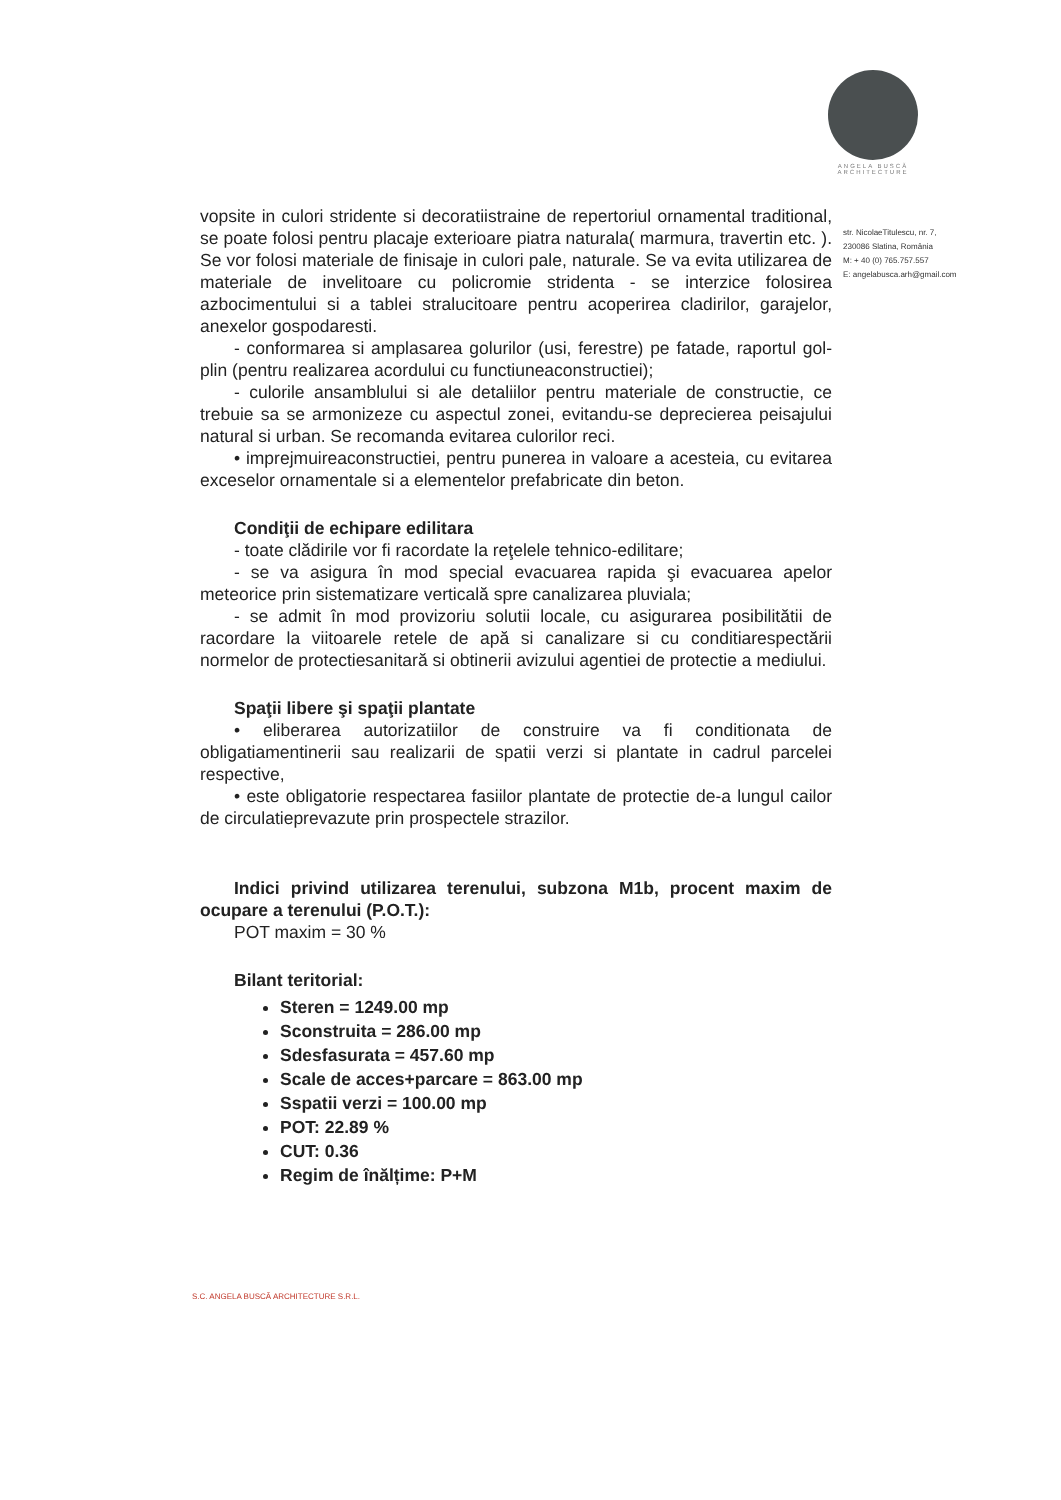ANGELA BUSCĂ
ARCHITECTURE
str. NicolaeTitulescu, nr. 7,
230086 Slatina, România
M: + 40 (0) 765.757.557
E: angelabusca.arh@gmail.com
vopsite in culori stridente si decoratiistraine de repertoriul ornamental traditional, se poate folosi pentru placaje exterioare piatra naturala( marmura, travertin etc. ). Se vor folosi materiale de finisaje in culori pale, naturale. Se va evita utilizarea de materiale de invelitoare cu policromie stridenta - se interzice folosirea azbocimentului si a tablei stralucitoare pentru acoperirea cladirilor, garajelor, anexelor gospodaresti.
- conformarea si amplasarea golurilor (usi, ferestre) pe fatade, raportul gol-plin (pentru realizarea acordului cu functiuneaconstructiei);
- culorile ansamblului si ale detaliilor pentru materiale de constructie, ce trebuie sa se armonizeze cu aspectul zonei, evitandu-se deprecierea peisajului natural si urban. Se recomanda evitarea culorilor reci.
• imprejmuireaconstructiei, pentru punerea in valoare a acesteia, cu evitarea exceselor ornamentale si a elementelor prefabricate din beton.
Condiţii de echipare edilitara
- toate clădirile vor fi racordate la reţelele tehnico-edilitare;
- se va asigura în mod special evacuarea rapida şi evacuarea apelor meteorice prin sistematizare verticală spre canalizarea pluviala;
- se admit în mod provizoriu solutii locale, cu asigurarea posibilitătii de racordare la viitoarele retele de apă si canalizare si cu conditiarespectării normelor de protectiesanitară si obtinerii avizului agentiei de protectie a mediului.
Spaţii libere şi spaţii plantate
• eliberarea autorizatiilor de construire va fi conditionata de obligatiamentinerii sau realizarii de spatii verzi si plantate in cadrul parcelei respective,
• este obligatorie respectarea fasiilor plantate de protectie de-a lungul cailor de circulatieprevazute prin prospectele strazilor.
Indici privind utilizarea terenului, subzona M1b, procent maxim de ocupare a terenului (P.O.T.):
POT maxim = 30 %
Bilant teritorial:
Steren = 1249.00 mp
Sconstruita = 286.00 mp
Sdesfasurata = 457.60 mp
Scale de acces+parcare = 863.00 mp
Sspatii verzi = 100.00 mp
POT: 22.89 %
CUT: 0.36
Regim de înălțime: P+M
S.C. ANGELA BUSCĂ ARCHITECTURE S.R.L.